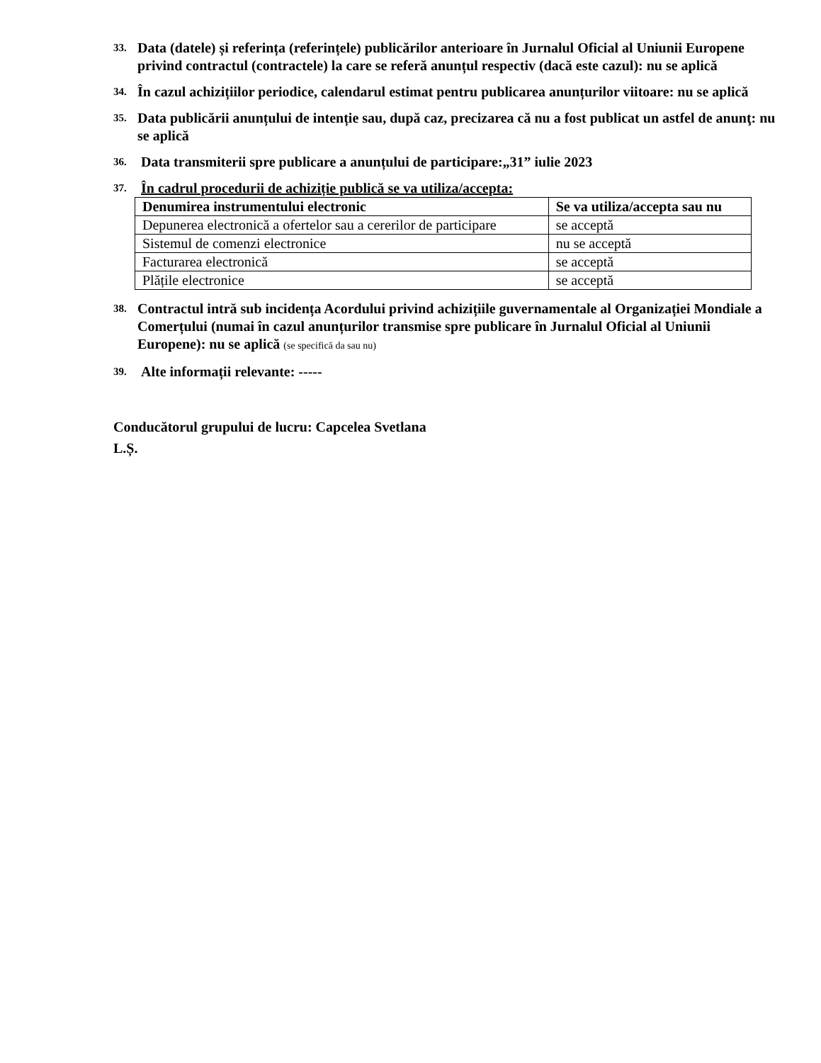33. Data (datele) și referința (referințele) publicărilor anterioare în Jurnalul Oficial al Uniunii Europene privind contractul (contractele) la care se referă anunțul respectiv (dacă este cazul): nu se aplică
34. În cazul achizițiilor periodice, calendarul estimat pentru publicarea anunțurilor viitoare: nu se aplică
35. Data publicării anunțului de intenție sau, după caz, precizarea că nu a fost publicat un astfel de anunţ: nu se aplică
36. Data transmiterii spre publicare a anunțului de participare:„31” iulie 2023
37. În cadrul procedurii de achiziție publică se va utiliza/accepta:
| Denumirea instrumentului electronic | Se va utiliza/accepta sau nu |
| --- | --- |
| Depunerea electronică a ofertelor sau a cererilor de participare | se acceptă |
| Sistemul de comenzi electronice | nu se acceptă |
| Facturarea electronică | se acceptă |
| Plățile electronice | se acceptă |
38. Contractul intră sub incidența Acordului privind achizițiile guvernamentale al Organizației Mondiale a Comerțului (numai în cazul anunțurilor transmise spre publicare în Jurnalul Oficial al Uniunii Europene): nu se aplică (se specifică da sau nu)
39. Alte informații relevante: -----
Conducătorul grupului de lucru: Capcelea Svetlana
L.Ș.